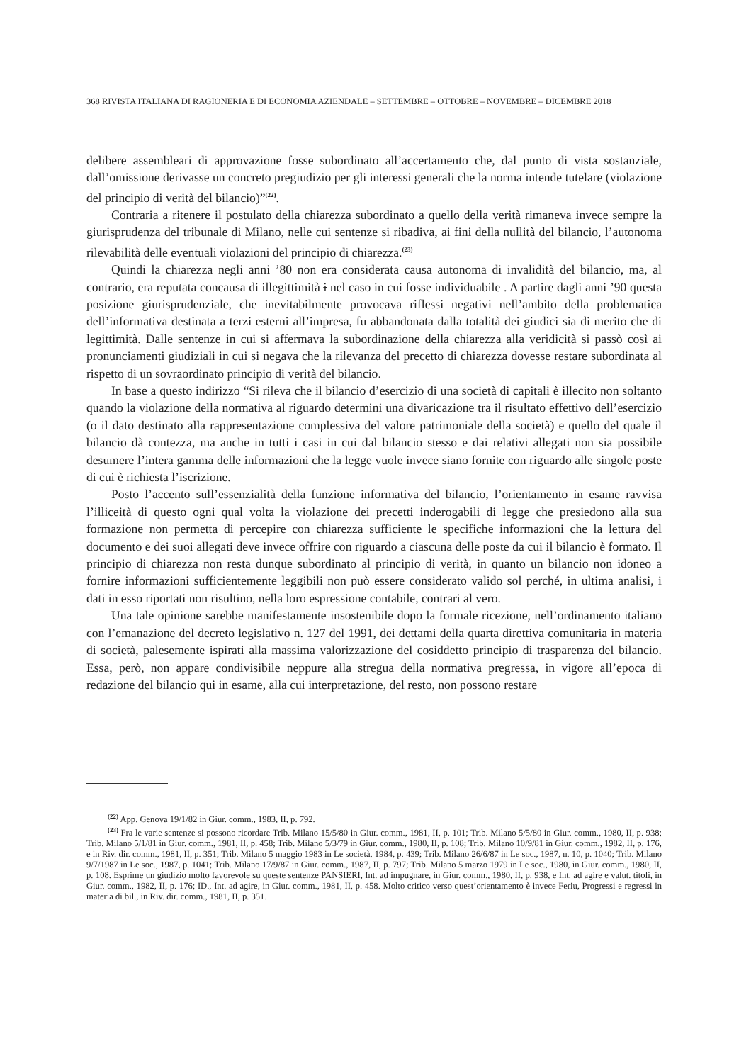368 RIVISTA ITALIANA DI RAGIONERIA E DI ECONOMIA AZIENDALE – SETTEMBRE – OTTOBRE – NOVEMBRE – DICEMBRE 2018
delibere assembleari di approvazione fosse subordinato all’accertamento che, dal punto di vista sostanziale, dall’omissione derivasse un concreto pregiudizio per gli interessi generali che la norma intende tutelare (violazione del principio di verità del bilancio)”<sup>(22)</sup>.
Contraria a ritenere il postulato della chiarezza subordinato a quello della verità rimaneva invece sempre la giurisprudenza del tribunale di Milano, nelle cui sentenze si ribadiva, ai fini della nullità del bilancio, l’autonoma rilevabilità delle eventuali violazioni del principio di chiarezza.<sup>(23)</sup>
Quindi la chiarezza negli anni ’80 non era considerata causa autonoma di invalidità del bilancio, ma, al contrario, era reputata concausa di illegittimità i nel caso in cui fosse individuabile . A partire dagli anni ’90 questa posizione giurisprudenziale, che inevitabilmente provocava riflessi negativi nell’ambito della problematica dell’informativa destinata a terzi esterni all’impresa, fu abbandonata dalla totalità dei giudici sia di merito che di legittimità. Dalle sentenze in cui si affermava la subordinazione della chiarezza alla veridicità si passò così ai pronunciamenti giudiziali in cui si negava che la rilevanza del precetto di chiarezza dovesse restare subordinata al rispetto di un sovraordinato principio di verità del bilancio.
In base a questo indirizzo “Si rileva che il bilancio d’esercizio di una società di capitali è illecito non soltanto quando la violazione della normativa al riguardo determini una divaricazione tra il risultato effettivo dell’esercizio (o il dato destinato alla rappresentazione complessiva del valore patrimoniale della società) e quello del quale il bilancio dà contezza, ma anche in tutti i casi in cui dal bilancio stesso e dai relativi allegati non sia possibile desumere l’intera gamma delle informazioni che la legge vuole invece siano fornite con riguardo alle singole poste di cui è richiesta l’iscrizione.
Posto l’accento sull’essenzialità della funzione informativa del bilancio, l’orientamento in esame ravvisa l’illiceità di questo ogni qual volta la violazione dei precetti inderogabili di legge che presiedono alla sua formazione non permetta di percepire con chiarezza sufficiente le specifiche informazioni che la lettura del documento e dei suoi allegati deve invece offrire con riguardo a ciascuna delle poste da cui il bilancio è formato. Il principio di chiarezza non resta dunque subordinato al principio di verità, in quanto un bilancio non idoneo a fornire informazioni sufficientemente leggibili non può essere considerato valido sol perché, in ultima analisi, i dati in esso riportati non risultino, nella loro espressione contabile, contrari al vero.
Una tale opinione sarebbe manifestamente insostenibile dopo la formale ricezione, nell’ordinamento italiano con l’emanazione del decreto legislativo n. 127 del 1991, dei dettami della quarta direttiva comunitaria in materia di società, palesemente ispirati alla massima valorizzazione del cosiddetto principio di trasparenza del bilancio. Essa, però, non appare condivisibile neppure alla stregua della normativa pregressa, in vigore all’epoca di redazione del bilancio qui in esame, alla cui interpretazione, del resto, non possono restare
<sup>(22)</sup> App. Genova 19/1/82 in Giur. comm., 1983, II, p. 792.
<sup>(23)</sup> Fra le varie sentenze si possono ricordare Trib. Milano 15/5/80 in Giur. comm., 1981, II, p. 101; Trib. Milano 5/5/80 in Giur. comm., 1980, II, p. 938; Trib. Milano 5/1/81 in Giur. comm., 1981, II, p. 458; Trib. Milano 5/3/79 in Giur. comm., 1980, II, p. 108; Trib. Milano 10/9/81 in Giur. comm., 1982, II, p. 176, e in Riv. dir. comm., 1981, II, p. 351; Trib. Milano 5 maggio 1983 in Le società, 1984, p. 439; Trib. Milano 26/6/87 in Le soc., 1987, n. 10, p. 1040; Trib. Milano 9/7/1987 in Le soc., 1987, p. 1041; Trib. Milano 17/9/87 in Giur. comm., 1987, II, p. 797; Trib. Milano 5 marzo 1979 in Le soc., 1980, in Giur. comm., 1980, II, p. 108. Esprime un giudizio molto favorevole su queste sentenze PANSIERI, Int. ad impugnare, in Giur. comm., 1980, II, p. 938, e Int. ad agire e valut. titoli, in Giur. comm., 1982, II, p. 176; ID., Int. ad agire, in Giur. comm., 1981, II, p. 458. Molto critico verso quest’orientamento è invece Feriu, Progressi e regressi in materia di bil., in Riv. dir. comm., 1981, II, p. 351.